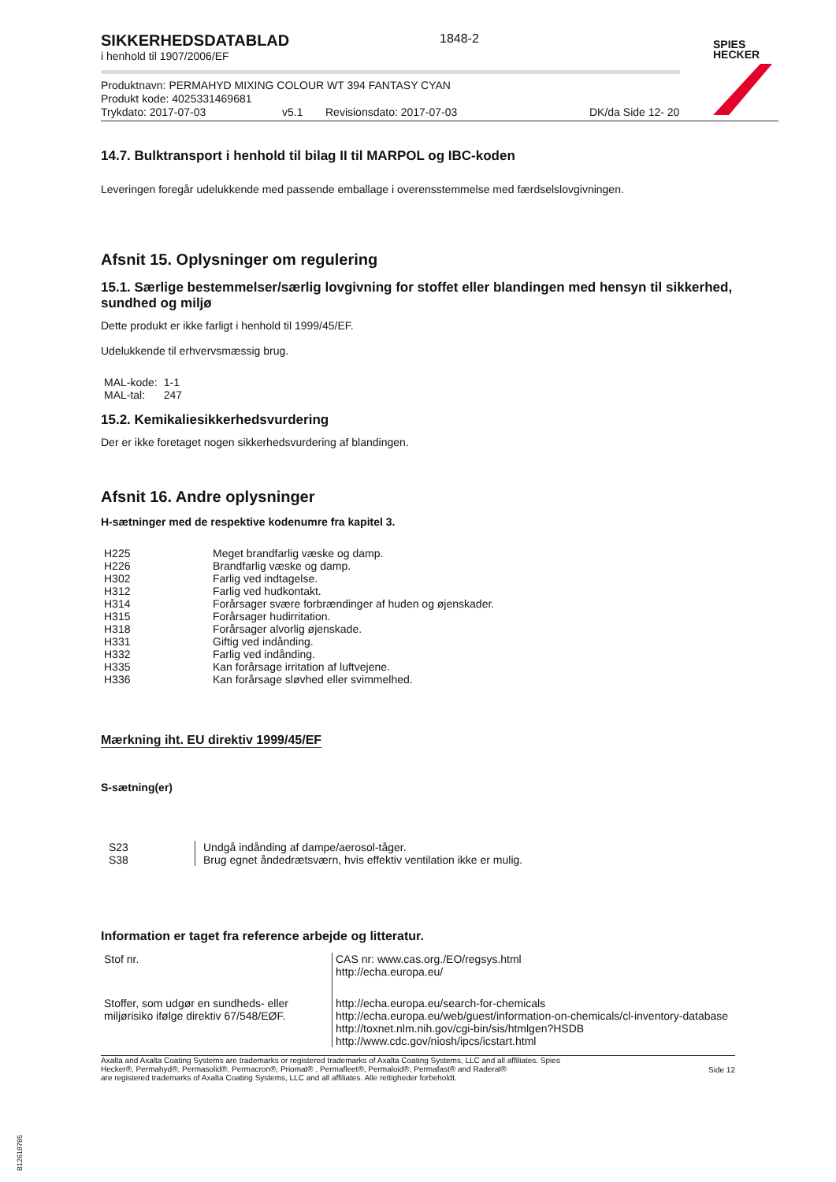SPIES
HECKER
SIKKERHEDSDATABLAD
i henhold til 1907/2006/EF
1848-2
Produktnavn: PERMAHYD MIXING COLOUR WT 394 FANTASY CYAN
Produkt kode: 4025331469681
Trykdato: 2017-07-03 v5.1 Revisionsdato: 2017-07-03 DK/da Side 12- 20
14.7. Bulktransport i henhold til bilag II til MARPOL og IBC-koden
Leveringen foregår udelukkende med passende emballage i overensstemmelse med færdselslovgivningen.
Afsnit 15. Oplysninger om regulering
15.1. Særlige bestemmelser/særlig lovgivning for stoffet eller blandingen med hensyn til sikkerhed, sundhed og miljø
Dette produkt er ikke farligt i henhold til 1999/45/EF.
Udelukkende til erhvervsmæssig brug.
| MAL-kode: | 1-1 |
| MAL-tal: | 247 |
15.2. Kemikaliesikkerhedsvurdering
Der er ikke foretaget nogen sikkerhedsvurdering af blandingen.
Afsnit 16. Andre oplysninger
H-sætninger med de respektive kodenumre fra kapitel 3.
| H225 | Meget brandfarlig væske og damp. |
| H226 | Brandfarlig væske og damp. |
| H302 | Farlig ved indtagelse. |
| H312 | Farlig ved hudkontakt. |
| H314 | Forårsager svære forbrændinger af huden og øjenskader. |
| H315 | Forårsager hudirritation. |
| H318 | Forårsager alvorlig øjenskade. |
| H331 | Giftig ved indånding. |
| H332 | Farlig ved indånding. |
| H335 | Kan forårsage irritation af luftvejene. |
| H336 | Kan forårsage sløvhed eller svimmelhed. |
Mærkning iht. EU direktiv 1999/45/EF
S-sætning(er)
| S23 | Undgå indånding af dampe/aerosol-tåger. |
| S38 | Brug egnet åndedrætsværn, hvis effektiv ventilation ikke er mulig. |
Information er taget fra reference arbejde og litteratur.
| Stof nr. | CAS nr: www.cas.org./EO/regsys.html http://echa.europa.eu/ |
| Stoffer, som udgør en sundheds- eller miljørisiko ifølge direktiv 67/548/EØF. | http://echa.europa.eu/search-for-chemicals http://echa.europa.eu/web/guest/information-on-chemicals/cl-inventory-database http://toxnet.nlm.nih.gov/cgi-bin/sis/htmlgen?HSDB http://www.cdc.gov/niosh/ipcs/icstart.html |
Axalta and Axalta Coating Systems are trademarks or registered trademarks of Axalta Coating Systems, LLC and all affiliates. Spies Hecker®, Permahyd®, Permasolid®, Permacron®, Priomat® , Permafleet®, Permaloid®, Permafast® and Raderal®
are registered trademarks of Axalta Coating Systems, LLC and all affiliates. Alle rettigheder forbeholdt.
Side 12
B12618785